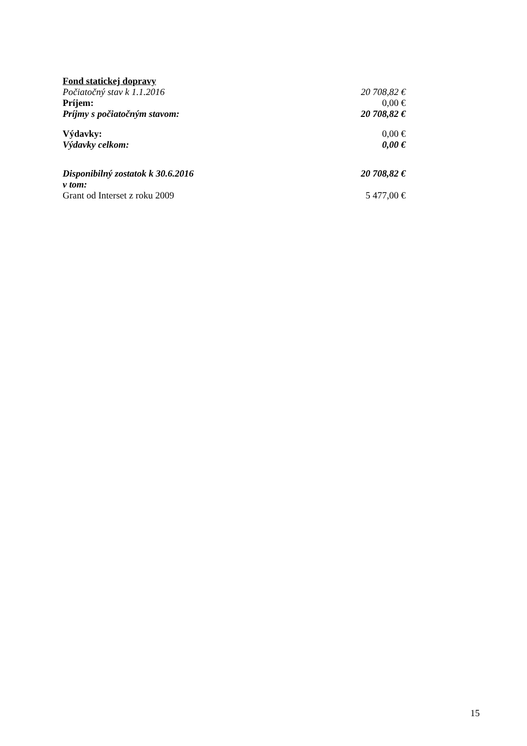Fond statickej dopravy
| Počiatočný stav k 1.1.2016 | 20 708,82 € |
| Príjem: | 0,00 € |
| Príjmy s počiatočným stavom: | 20 708,82 € |
| Výdavky: | 0,00 € |
| Výdavky celkom: | 0,00 € |
| Disponibilný zostatok k 30.6.2016 | 20 708,82 € |
| v tom: | |
| Grant od Interset z roku 2009 | 5 477,00 € |
15